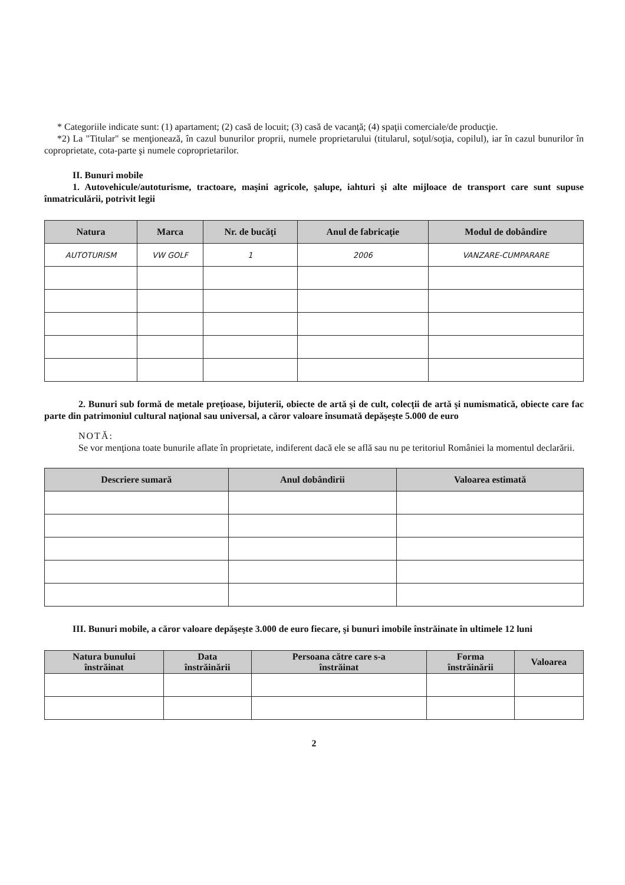* Categoriile indicate sunt: (1) apartament; (2) casă de locuit; (3) casă de vacanţă; (4) spaţii comerciale/de producţie.
*2) La "Titular" se menţionează, în cazul bunurilor proprii, numele proprietarului (titularul, soţul/soţia, copilul), iar în cazul bunurilor în coproprietate, cota-parte şi numele coproprietarilor.
II. Bunuri mobile
1. Autovehicule/autoturisme, tractoare, maşini agricole, şalupe, iahturi şi alte mijloace de transport care sunt supuse înmatriculării, potrivit legii
| Natura | Marca | Nr. de bucăţi | Anul de fabricaţie | Modul de dobândire |
| --- | --- | --- | --- | --- |
| AUTOTURISM | VW GOLF | 1 | 2006 | VANZARE-CUMPARARE |
2. Bunuri sub formă de metale preţioase, bijuterii, obiecte de artă şi de cult, colecţii de artă şi numismatică, obiecte care fac parte din patrimoniul cultural naţional sau universal, a căror valoare însumată depăşeşte 5.000 de euro
NOTĂ:
Se vor menţiona toate bunurile aflate în proprietate, indiferent dacă ele se află sau nu pe teritoriul României la momentul declarării.
| Descriere sumară | Anul dobândirii | Valoarea estimată |
| --- | --- | --- |
III. Bunuri mobile, a căror valoare depăşeşte 3.000 de euro fiecare, şi bunuri imobile înstrăinate în ultimele 12 luni
| Natura bunului înstrăinat | Data înstrăinării | Persoana către care s-a înstrăinat | Forma înstrăinării | Valoarea |
| --- | --- | --- | --- | --- |
2